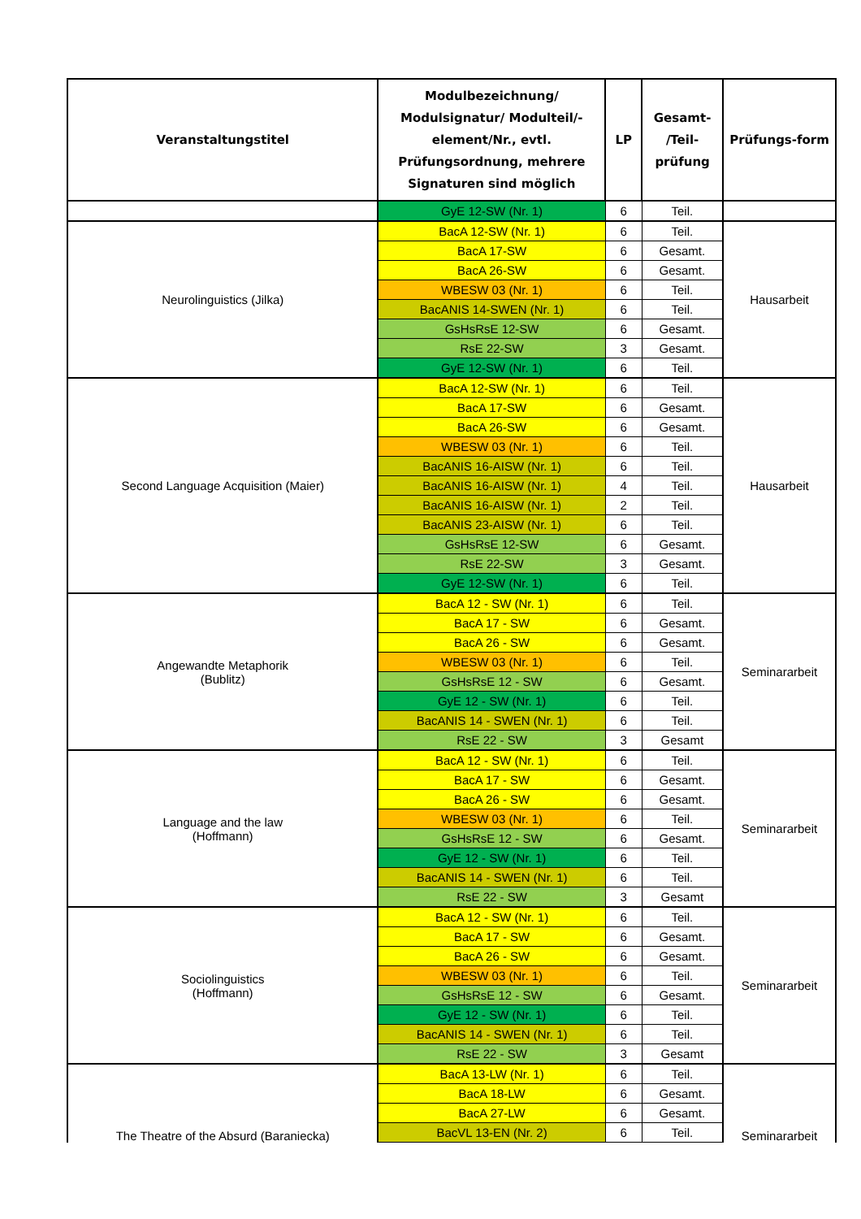| Veranstaltungstitel | Modulbezeichnung/ Modulsignatur/ Modulteil/-element/Nr., evtl. Prüfungsordnung, mehrere Signaturen sind möglich | LP | Gesamt- /Teil- prüfung | Prüfungs-form |
| --- | --- | --- | --- | --- |
| | GyE 12-SW (Nr. 1) | 6 | Teil. | |
| Neurolinguistics (Jilka) | BacA 12-SW (Nr. 1) | 6 | Teil. | Hausarbeit |
| | BacA 17-SW | 6 | Gesamt. | |
| | BacA 26-SW | 6 | Gesamt. | |
| | WBESW 03 (Nr. 1) | 6 | Teil. | |
| | BacANIS 14-SWEN (Nr. 1) | 6 | Teil. | |
| | GsHsRsE 12-SW | 6 | Gesamt. | |
| | RsE 22-SW | 3 | Gesamt. | |
| | GyE 12-SW (Nr. 1) | 6 | Teil. | |
| Second Language Acquisition (Maier) | BacA 12-SW (Nr. 1) | 6 | Teil. | Hausarbeit |
| | BacA 17-SW | 6 | Gesamt. | |
| | BacA 26-SW | 6 | Gesamt. | |
| | WBESW 03 (Nr. 1) | 6 | Teil. | |
| | BacANIS 16-AISW (Nr. 1) | 6 | Teil. | |
| | BacANIS 16-AISW (Nr. 1) | 4 | Teil. | |
| | BacANIS 16-AISW (Nr. 1) | 2 | Teil. | |
| | BacANIS 23-AISW (Nr. 1) | 6 | Teil. | |
| | GsHsRsE 12-SW | 6 | Gesamt. | |
| | RsE 22-SW | 3 | Gesamt. | |
| | GyE 12-SW (Nr. 1) | 6 | Teil. | |
| Angewandte Metaphorik (Bublitz) | BacA 12 - SW (Nr. 1) | 6 | Teil. | Seminararbeit |
| | BacA 17 - SW | 6 | Gesamt. | |
| | BacA 26 - SW | 6 | Gesamt. | |
| | WBESW 03 (Nr. 1) | 6 | Teil. | |
| | GsHsRsE 12 - SW | 6 | Gesamt. | |
| | GyE 12 - SW (Nr. 1) | 6 | Teil. | |
| | BacANIS 14 - SWEN (Nr. 1) | 6 | Teil. | |
| | RsE 22 - SW | 3 | Gesamt | |
| Language and the law (Hoffmann) | BacA 12 - SW (Nr. 1) | 6 | Teil. | Seminararbeit |
| | BacA 17 - SW | 6 | Gesamt. | |
| | BacA 26 - SW | 6 | Gesamt. | |
| | WBESW 03 (Nr. 1) | 6 | Teil. | |
| | GsHsRsE 12 - SW | 6 | Gesamt. | |
| | GyE 12 - SW (Nr. 1) | 6 | Teil. | |
| | BacANIS 14 - SWEN (Nr. 1) | 6 | Teil. | |
| | RsE 22 - SW | 3 | Gesamt | |
| Sociolinguistics (Hoffmann) | BacA 12 - SW (Nr. 1) | 6 | Teil. | Seminararbeit |
| | BacA 17 - SW | 6 | Gesamt. | |
| | BacA 26 - SW | 6 | Gesamt. | |
| | WBESW 03 (Nr. 1) | 6 | Teil. | |
| | GsHsRsE 12 - SW | 6 | Gesamt. | |
| | GyE 12 - SW (Nr. 1) | 6 | Teil. | |
| | BacANIS 14 - SWEN (Nr. 1) | 6 | Teil. | |
| | RsE 22 - SW | 3 | Gesamt | |
| The Theatre of the Absurd (Baraniecka) | BacA 13-LW (Nr. 1) | 6 | Teil. | Seminararbeit |
| | BacA 18-LW | 6 | Gesamt. | |
| | BacA 27-LW | 6 | Gesamt. | |
| | BacVL 13-EN (Nr. 2) | 6 | Teil. | |